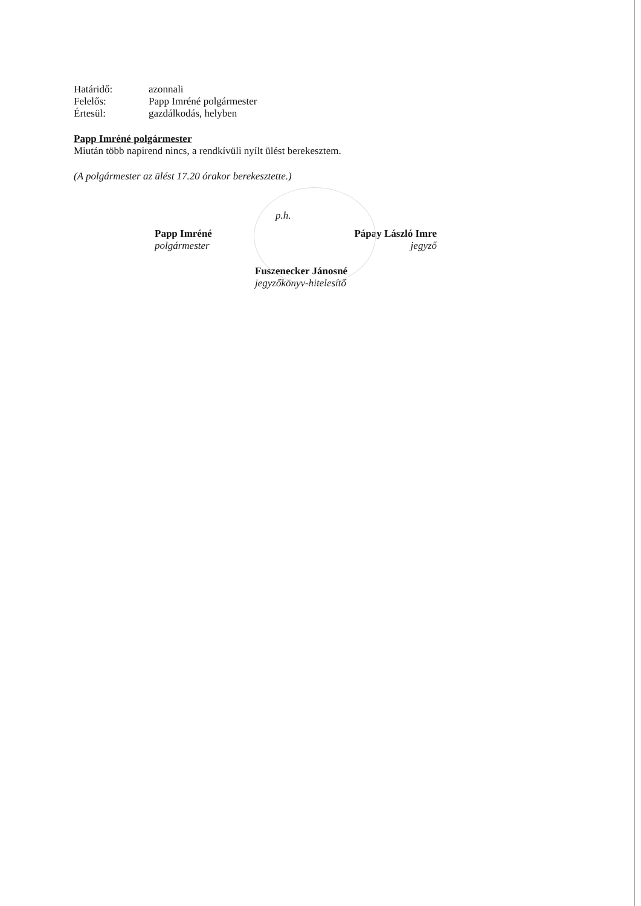Határidő: azonnali
Felelős: Papp Imréné polgármester
Értesül: gazdálkodás, helyben
Papp Imréné polgármester
Miután több napirend nincs, a rendkívüli nyílt ülést berekesztem.
(A polgármester az ülést 17.20 órakor berekesztette.)
Papp Imréné
polgármester
p.h.
Pápay László Imre
jegyző
Fuszenecker Jánosné
jegyzőkönyv-hitelesítő